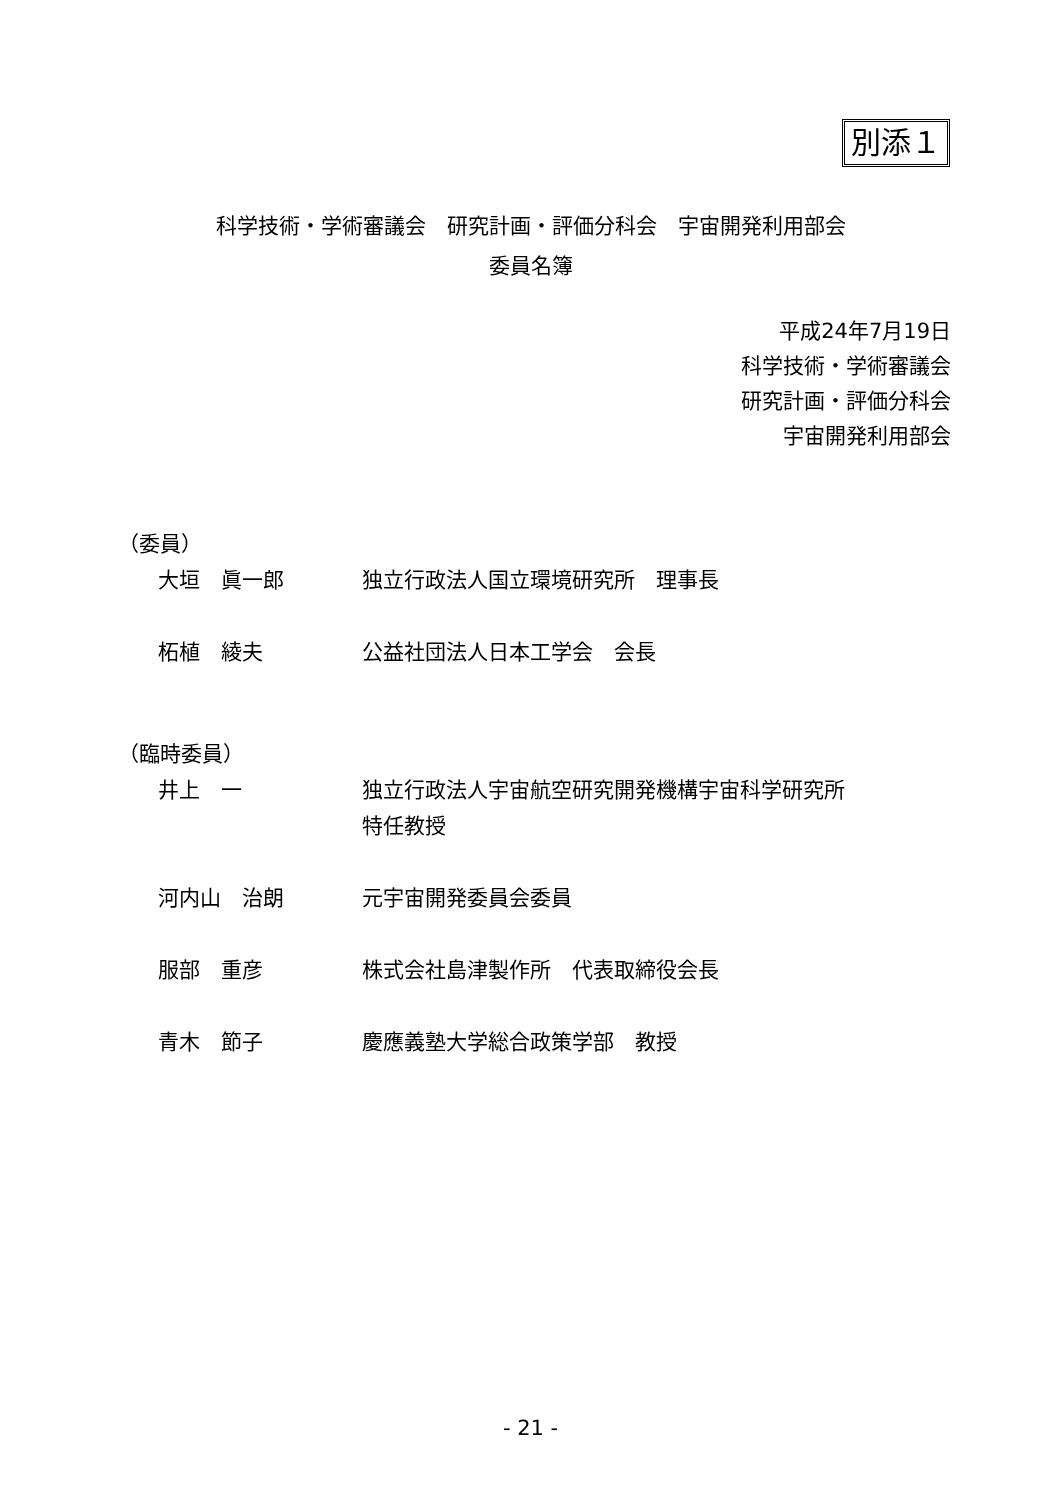別添１
科学技術・学術審議会　研究計画・評価分科会　宇宙開発利用部会
委員名簿
平成24年7月19日
科学技術・学術審議会
研究計画・評価分科会
宇宙開発利用部会
（委員）
大垣　眞一郎 独立行政法人国立環境研究所　理事長
柘植　綾夫 公益社団法人日本工学会　会長
（臨時委員）
井上　一 独立行政法人宇宙航空研究開発機構宇宙科学研究所
特任教授
河内山　治朗 元宇宙開発委員会委員
服部　重彦 株式会社島津製作所　代表取締役会長
青木　節子 慶應義塾大学総合政策学部　教授
- 21 -